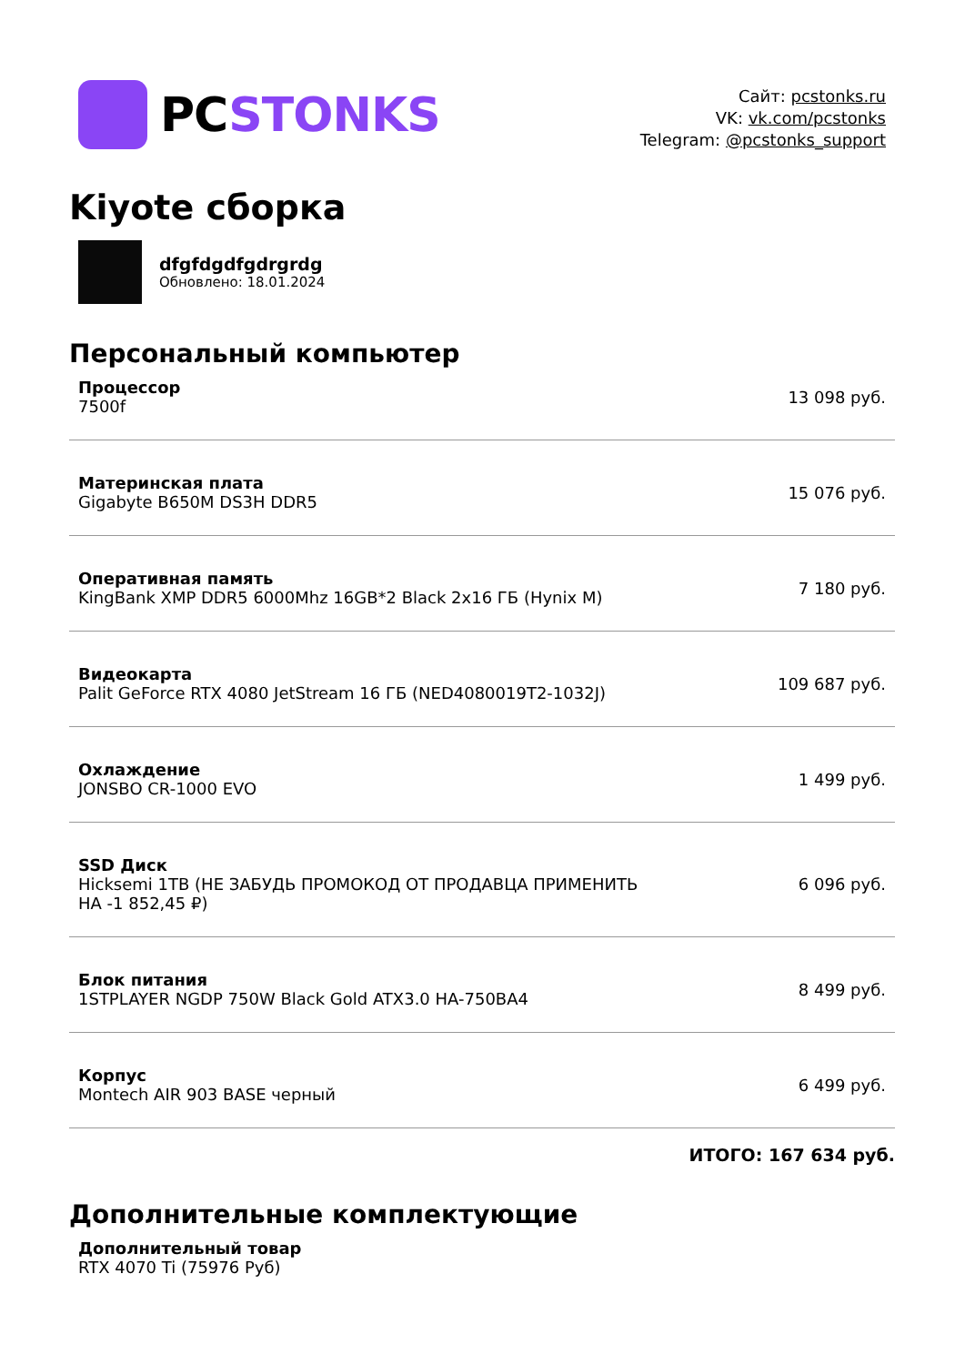PCSTONKS
Сайт: pcstonks.ru
VK: vk.com/pcstonks
Telegram: @pcstonks_support
Kiyote сборка
dfgfdgdfgdrgrdg
Обновлено: 18.01.2024
Персональный компьютер
| Процессор 7500f | 13 098 руб. |
| Материнская плата Gigabyte B650M DS3H DDR5 | 15 076 руб. |
| Оперативная память KingBank XMP DDR5 6000Mhz 16GB*2 Black 2x16 ГБ (Hynix M) | 7 180 руб. |
| Видеокарта Palit GeForce RTX 4080 JetStream 16 ГБ (NED4080019T2-1032J) | 109 687 руб. |
| Охлаждение JONSBO CR-1000 EVO | 1 499 руб. |
| SSD Диск Hicksemi 1TB (НЕ ЗАБУДЬ ПРОМОКОД ОТ ПРОДАВЦА ПРИМЕНИТЬ НА -1 852,45 ₽) | 6 096 руб. |
| Блок питания 1STPLAYER NGDP 750W Black Gold ATX3.0 HA-750BA4 | 8 499 руб. |
| Корпус Montech AIR 903 BASE черный | 6 499 руб. |
ИТОГО: 167 634 руб.
Дополнительные комплектующие
Дополнительный товар
RTX 4070 Ti (75976 Руб)